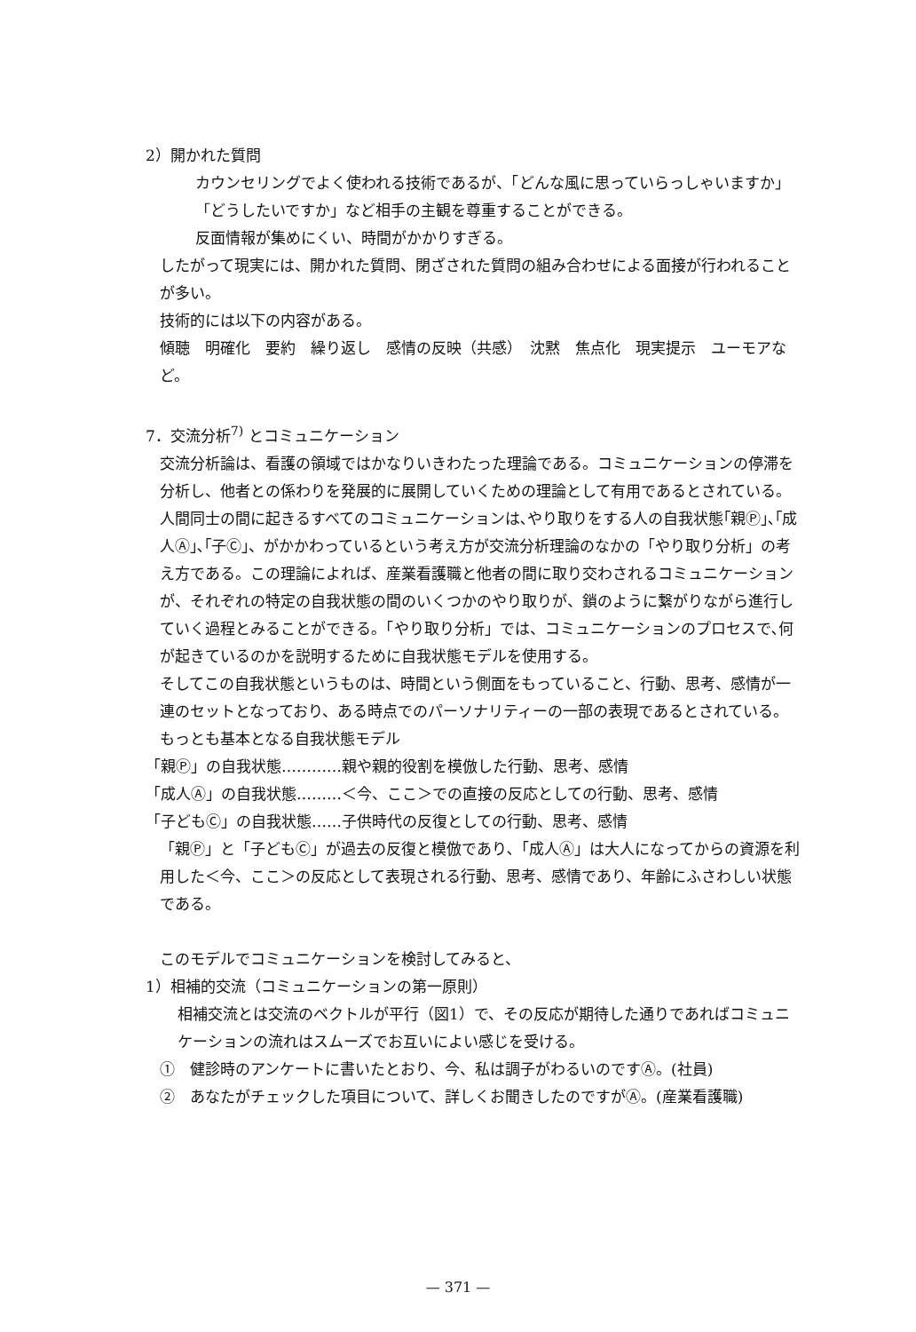2）開かれた質問
カウンセリングでよく使われる技術であるが、「どんな風に思っていらっしゃいますか」「どうしたいですか」など相手の主観を尊重することができる。
反面情報が集めにくい、時間がかかりすぎる。
したがって現実には、開かれた質問、閉ざされた質問の組み合わせによる面接が行われることが多い。
技術的には以下の内容がある。
傾聴　明確化　要約　繰り返し　感情の反映（共感）　沈黙　焦点化　現実提示　ユーモアなど。
7．交流分析<sup>7)</sup> とコミュニケーション
交流分析論は、看護の領域ではかなりいきわたった理論である。コミュニケーションの停滞を分析し、他者との係わりを発展的に展開していくための理論として有用であるとされている。
人間同士の間に起きるすべてのコミュニケーションは､やり取りをする人の自我状態｢親Ⓟ｣､｢成人Ⓐ｣､｢子Ⓒ｣、がかかわっているという考え方が交流分析理論のなかの「やり取り分析」の考え方である。この理論によれば、産業看護職と他者の間に取り交わされるコミュニケーションが、それぞれの特定の自我状態の間のいくつかのやり取りが、鎖のように繋がりながら進行していく過程とみることができる。「やり取り分析」では、コミュニケーションのプロセスで､何が起きているのかを説明するために自我状態モデルを使用する。
そしてこの自我状態というものは、時間という側面をもっていること、行動、思考、感情が一連のセットとなっており、ある時点でのパーソナリティーの一部の表現であるとされている。
もっとも基本となる自我状態モデル
「親Ⓟ」の自我状態…………親や親的役割を模倣した行動、思考、感情
「成人Ⓐ」の自我状態………＜今、ここ＞での直接の反応としての行動、思考、感情
「子どもⒸ」の自我状態……子供時代の反復としての行動、思考、感情
「親Ⓟ」と「子どもⒸ」が過去の反復と模倣であり､「成人Ⓐ」は大人になってからの資源を利用した＜今、ここ＞の反応として表現される行動、思考、感情であり、年齢にふさわしい状態である。
このモデルでコミュニケーションを検討してみると、
1）相補的交流（コミュニケーションの第一原則）
相補交流とは交流のベクトルが平行（図1）で、その反応が期待した通りであればコミュニケーションの流れはスムーズでお互いによい感じを受ける。
①　健診時のアンケートに書いたとおり、今、私は調子がわるいのですⒶ。(社員)
②　あなたがチェックした項目について、詳しくお聞きしたのですがⒶ。(産業看護職)
— 371 —